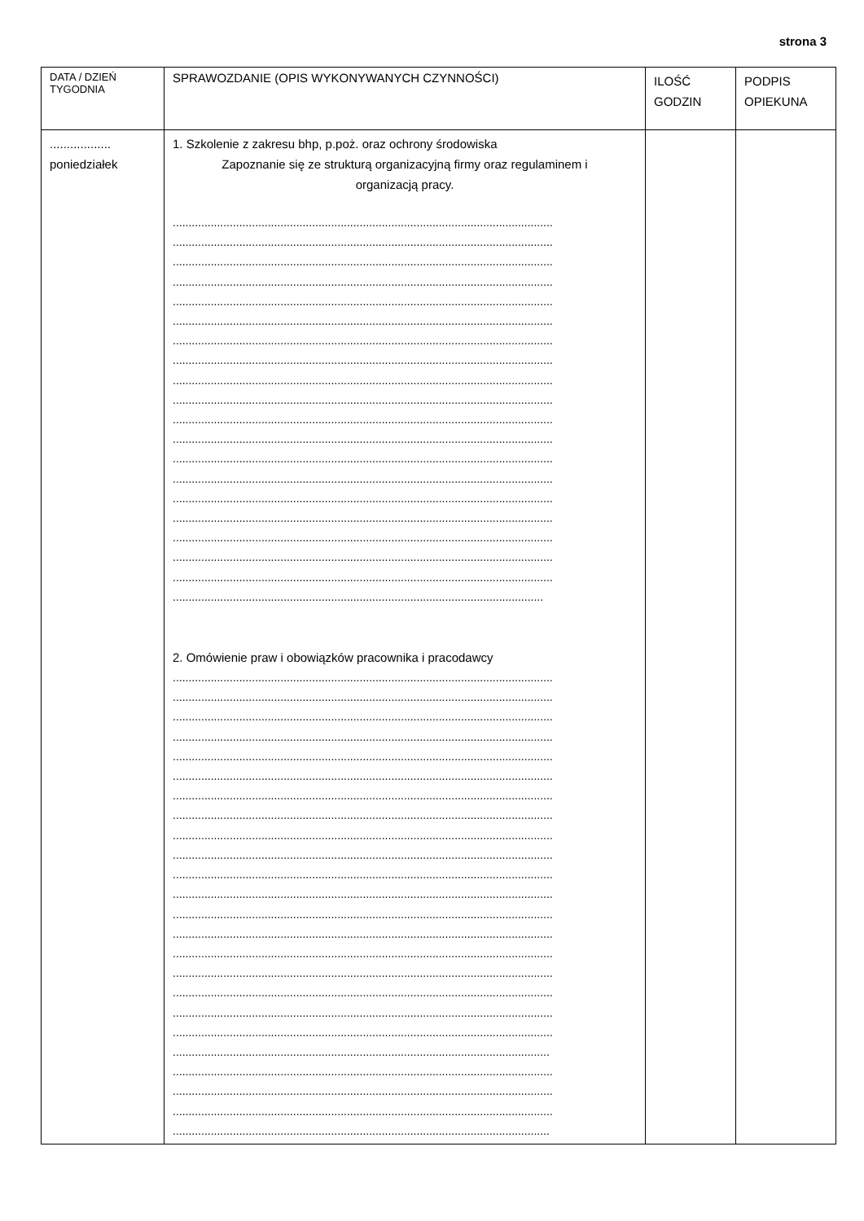strona 3
| DATA / DZIEŃ TYGODNIA | SPRAWOZDANIE (OPIS WYKONYWANYCH CZYNNOŚCI) | ILOŚĆ GODZIN | PODPIS OPIEKUNA |
| .................. poniedziałek | 1. Szkolenie z zakresu bhp, p.poż. oraz ochrony środowiska Zapoznanie się ze strukturą organizacyjną firmy oraz regulaminem i organizacją pracy. ........................................................................................................................ ........................................................................................................................ ........................................................................................................................ ........................................................................................................................ ........................................................................................................................ ........................................................................................................................ ........................................................................................................................ ........................................................................................................................ ........................................................................................................................ ........................................................................................................................ ........................................................................................................................ ........................................................................................................................ ........................................................................................................................ ........................................................................................................................ ........................................................................................................................ ........................................................................................................................ ........................................................................................................................ ........................................................................................................................ ........................................................................................................................ ..................................................................................................................... 2. Omówienie praw i obowiązków pracownika i pracodawcy ........................................................................................................................ ........................................................................................................................ ........................................................................................................................ ........................................................................................................................ ........................................................................................................................ ........................................................................................................................ ........................................................................................................................ ........................................................................................................................ ........................................................................................................................ ........................................................................................................................ ........................................................................................................................ ........................................................................................................................ ........................................................................................................................ ........................................................................................................................ ........................................................................................................................ ........................................................................................................................ ........................................................................................................................ ........................................................................................................................ ........................................................................................................................ ....................................................................................................................... ........................................................................................................................ ........................................................................................................................ ........................................................................................................................ ....................................................................................................................... | | |